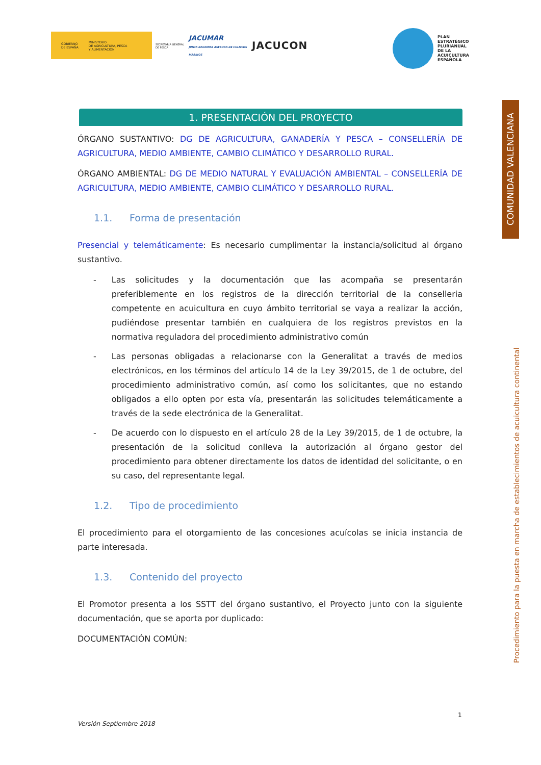GOBIERNO
DE ESPAÑA MINISTERIO
DE AGRICULTURA, PESCA
Y ALIMENTACIÓN
SECRETARÍA GENERAL DE PESCA
JACUMAR
JUNTA NACIONAL ASESORA DE CULTIVOS MARINOS
JACUCON
PLAN
ESTRATÉGICO
PLURIANUAL
DE LA
ACUICULTURA
ESPAÑOLA
COMUNIDAD VALENCIANA
Procedimiento para la puesta en marcha de establecimientos de acuicultura continental
1. PRESENTACIÓN DEL PROYECTO
ÓRGANO SUSTANTIVO: DG DE AGRICULTURA, GANADERÍA Y PESCA – CONSELLERÍA DE AGRICULTURA, MEDIO AMBIENTE, CAMBIO CLIMÁTICO Y DESARROLLO RURAL.
ÓRGANO AMBIENTAL: DG DE MEDIO NATURAL Y EVALUACIÓN AMBIENTAL – CONSELLERÍA DE AGRICULTURA, MEDIO AMBIENTE, CAMBIO CLIMÁTICO Y DESARROLLO RURAL.
1.1. Forma de presentación
Presencial y telemáticamente: Es necesario cumplimentar la instancia/solicitud al órgano sustantivo.
- Las solicitudes y la documentación que las acompaña se presentarán preferiblemente en los registros de la dirección territorial de la conselleria competente en acuicultura en cuyo ámbito territorial se vaya a realizar la acción, pudiéndose presentar también en cualquiera de los registros previstos en la normativa reguladora del procedimiento administrativo común
- Las personas obligadas a relacionarse con la Generalitat a través de medios electrónicos, en los términos del artículo 14 de la Ley 39/2015, de 1 de octubre, del procedimiento administrativo común, así como los solicitantes, que no estando obligados a ello opten por esta vía, presentarán las solicitudes telemáticamente a través de la sede electrónica de la Generalitat.
- De acuerdo con lo dispuesto en el artículo 28 de la Ley 39/2015, de 1 de octubre, la presentación de la solicitud conlleva la autorización al órgano gestor del procedimiento para obtener directamente los datos de identidad del solicitante, o en su caso, del representante legal.
1.2. Tipo de procedimiento
El procedimiento para el otorgamiento de las concesiones acuícolas se inicia instancia de parte interesada.
1.3. Contenido del proyecto
El Promotor presenta a los SSTT del órgano sustantivo, el Proyecto junto con la siguiente documentación, que se aporta por duplicado:
DOCUMENTACIÓN COMÚN:
Versión Septiembre 2018
1